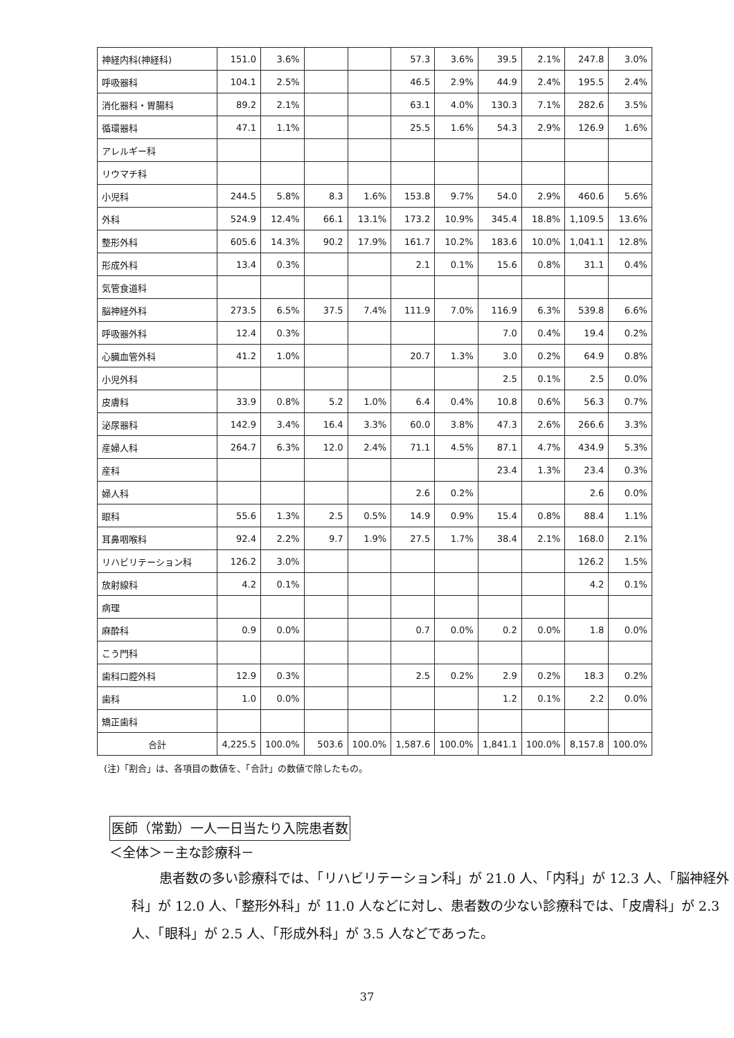| 神経内科(神経科) | 151.0 | 3.6% | | | 57.3 | 3.6% | 39.5 | 2.1% | 247.8 | 3.0% |
| 呼吸器科 | 104.1 | 2.5% | | | 46.5 | 2.9% | 44.9 | 2.4% | 195.5 | 2.4% |
| 消化器科・胃腸科 | 89.2 | 2.1% | | | 63.1 | 4.0% | 130.3 | 7.1% | 282.6 | 3.5% |
| 循環器科 | 47.1 | 1.1% | | | 25.5 | 1.6% | 54.3 | 2.9% | 126.9 | 1.6% |
| アレルギー科 | | | | | | | | | | |
| リウマチ科 | | | | | | | | | | |
| 小児科 | 244.5 | 5.8% | 8.3 | 1.6% | 153.8 | 9.7% | 54.0 | 2.9% | 460.6 | 5.6% |
| 外科 | 524.9 | 12.4% | 66.1 | 13.1% | 173.2 | 10.9% | 345.4 | 18.8% | 1,109.5 | 13.6% |
| 整形外科 | 605.6 | 14.3% | 90.2 | 17.9% | 161.7 | 10.2% | 183.6 | 10.0% | 1,041.1 | 12.8% |
| 形成外科 | 13.4 | 0.3% | | | 2.1 | 0.1% | 15.6 | 0.8% | 31.1 | 0.4% |
| 気管食道科 | | | | | | | | | | |
| 脳神経外科 | 273.5 | 6.5% | 37.5 | 7.4% | 111.9 | 7.0% | 116.9 | 6.3% | 539.8 | 6.6% |
| 呼吸器外科 | 12.4 | 0.3% | | | | | 7.0 | 0.4% | 19.4 | 0.2% |
| 心臓血管外科 | 41.2 | 1.0% | | | 20.7 | 1.3% | 3.0 | 0.2% | 64.9 | 0.8% |
| 小児外科 | | | | | | | 2.5 | 0.1% | 2.5 | 0.0% |
| 皮膚科 | 33.9 | 0.8% | 5.2 | 1.0% | 6.4 | 0.4% | 10.8 | 0.6% | 56.3 | 0.7% |
| 泌尿器科 | 142.9 | 3.4% | 16.4 | 3.3% | 60.0 | 3.8% | 47.3 | 2.6% | 266.6 | 3.3% |
| 産婦人科 | 264.7 | 6.3% | 12.0 | 2.4% | 71.1 | 4.5% | 87.1 | 4.7% | 434.9 | 5.3% |
| 産科 | | | | | | | 23.4 | 1.3% | 23.4 | 0.3% |
| 婦人科 | | | | | 2.6 | 0.2% | | | 2.6 | 0.0% |
| 眼科 | 55.6 | 1.3% | 2.5 | 0.5% | 14.9 | 0.9% | 15.4 | 0.8% | 88.4 | 1.1% |
| 耳鼻咽喉科 | 92.4 | 2.2% | 9.7 | 1.9% | 27.5 | 1.7% | 38.4 | 2.1% | 168.0 | 2.1% |
| リハビリテーション科 | 126.2 | 3.0% | | | | | | | 126.2 | 1.5% |
| 放射線科 | 4.2 | 0.1% | | | | | | | 4.2 | 0.1% |
| 病理 | | | | | | | | | | |
| 麻酔科 | 0.9 | 0.0% | | | 0.7 | 0.0% | 0.2 | 0.0% | 1.8 | 0.0% |
| こう門科 | | | | | | | | | | |
| 歯科口腔外科 | 12.9 | 0.3% | | | 2.5 | 0.2% | 2.9 | 0.2% | 18.3 | 0.2% |
| 歯科 | 1.0 | 0.0% | | | | | 1.2 | 0.1% | 2.2 | 0.0% |
| 矯正歯科 | | | | | | | | | | |
| 合計 | 4,225.5 | 100.0% | 503.6 | 100.0% | 1,587.6 | 100.0% | 1,841.1 | 100.0% | 8,157.8 | 100.0% |
(注)「割合」は、各項目の数値を、「合計」の数値で除したもの。
医師（常勤）一人一日当たり入院患者数
＜全体＞－主な診療科－
患者数の多い診療科では、「リハビリテーション科」が 21.0 人、「内科」が 12.3 人、「脳神経外科」が 12.0 人、「整形外科」が 11.0 人などに対し、患者数の少ない診療科では、「皮膚科」が 2.3 人、「眼科」が 2.5 人、「形成外科」が 3.5 人などであった。
37